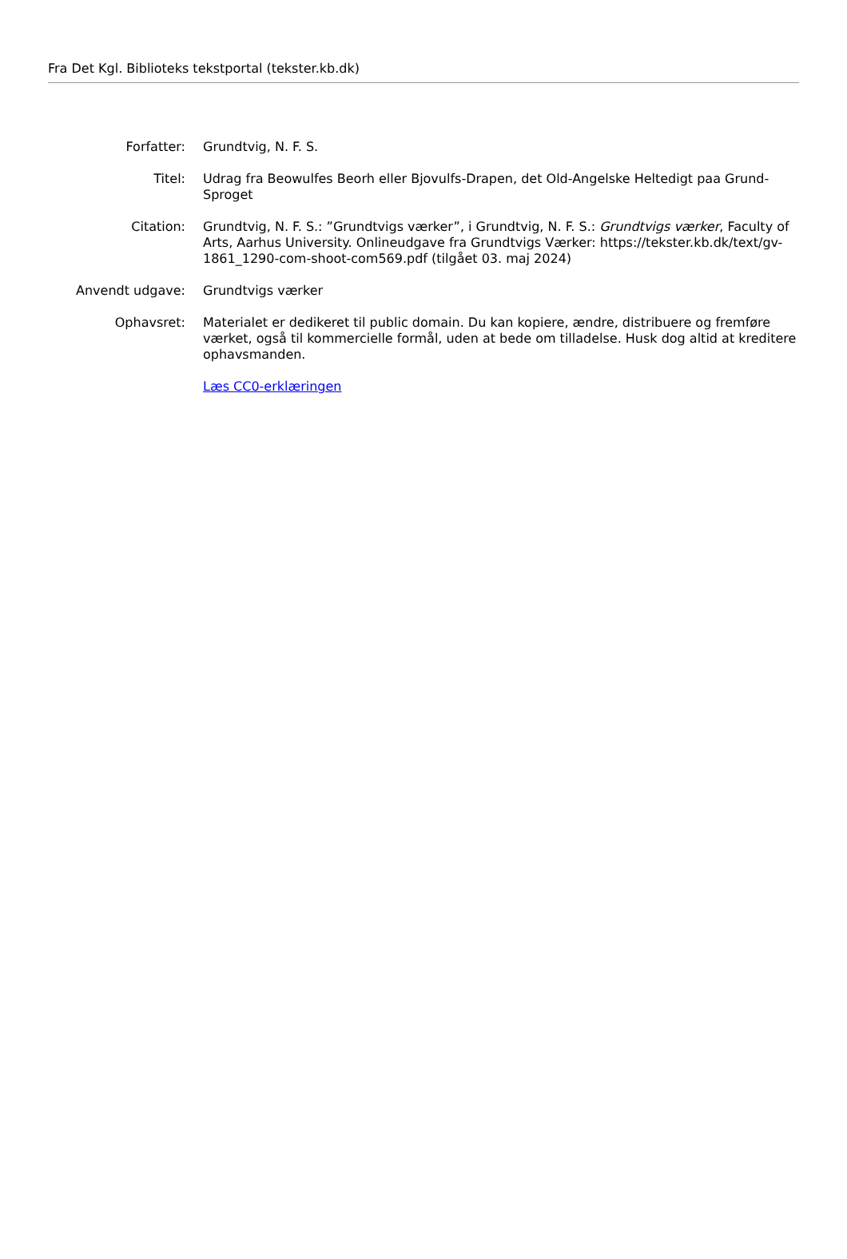Fra Det Kgl. Biblioteks tekstportal (tekster.kb.dk)
| Forfatter: | Grundtvig, N. F. S. |
| Titel: | Udrag fra Beowulfes Beorh eller Bjovulfs-Drapen, det Old-Angelske Heltedigt paa Grund-Sproget |
| Citation: | Grundtvig, N. F. S.: ”Grundtvigs værker”, i Grundtvig, N. F. S.: Grundtvigs værker , Faculty of Arts, Aarhus University. Onlineudgave fra Grundtvigs Værker: https://tekster.kb.dk/text/gv-1861_1290-com-shoot-com569.pdf (tilgået 03. maj 2024) |
| Anvendt udgave: | Grundtvigs værker |
| Ophavsret: | Materialet er dedikeret til public domain. Du kan kopiere, ændre, distribuere og fremføre værket, også til kommercielle formål, uden at bede om tilladelse. Husk dog altid at kreditere ophavsmanden. |
| | Læs CC0-erklæringen |